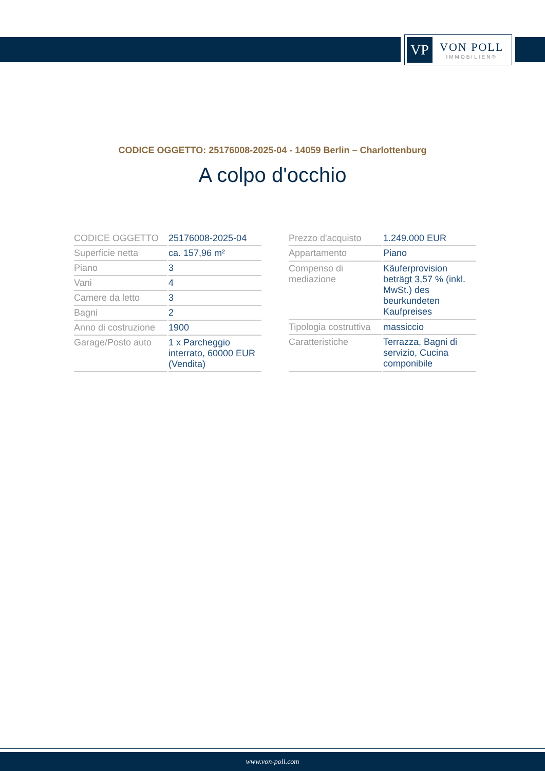VP
VON POLL
IMMOBILIEN®
CODICE OGGETTO: 25176008-2025-04 - 14059 Berlin – Charlottenburg
A colpo d'occhio
| CODICE OGGETTO | 25176008-2025-04 |
| Superficie netta | ca. 157,96 m² |
| Piano | 3 |
| Vani | 4 |
| Camere da letto | 3 |
| Bagni | 2 |
| Anno di costruzione | 1900 |
| Garage/Posto auto | 1 x Parcheggio interrato, 60000 EUR (Vendita) |
| Prezzo d'acquisto | 1.249.000 EUR |
| Appartamento | Piano |
| Compenso di mediazione | Käuferprovision beträgt 3,57 % (inkl. MwSt.) des beurkundeten Kaufpreises |
| Tipologia costruttiva | massiccio |
| Caratteristiche | Terrazza, Bagni di servizio, Cucina componibile |
www.von-poll.com